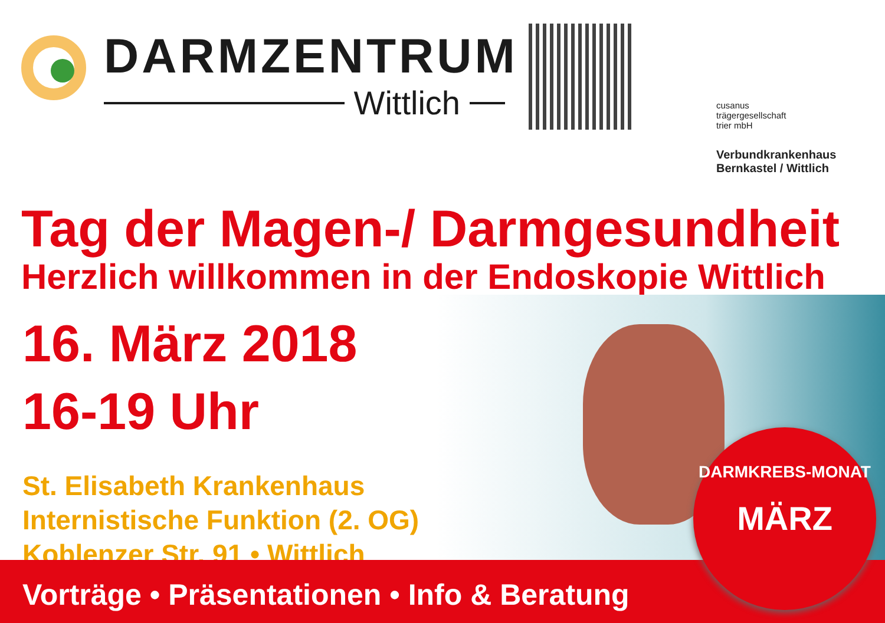DARMZENTRUM
Wittlich
cusanus
trägergesellschaft
trier mbH
Verbundkrankenhaus
Bernkastel / Wittlich
Tag der Magen-/ Darmgesundheit
Herzlich willkommen in der Endoskopie Wittlich
16. März 2018
16-19 Uhr
St. Elisabeth Krankenhaus
Internistische Funktion (2. OG)
Koblenzer Str. 91 • Wittlich
DARMKREBS-MONAT
MÄRZ
Vorträge • Präsentationen • Info & Beratung